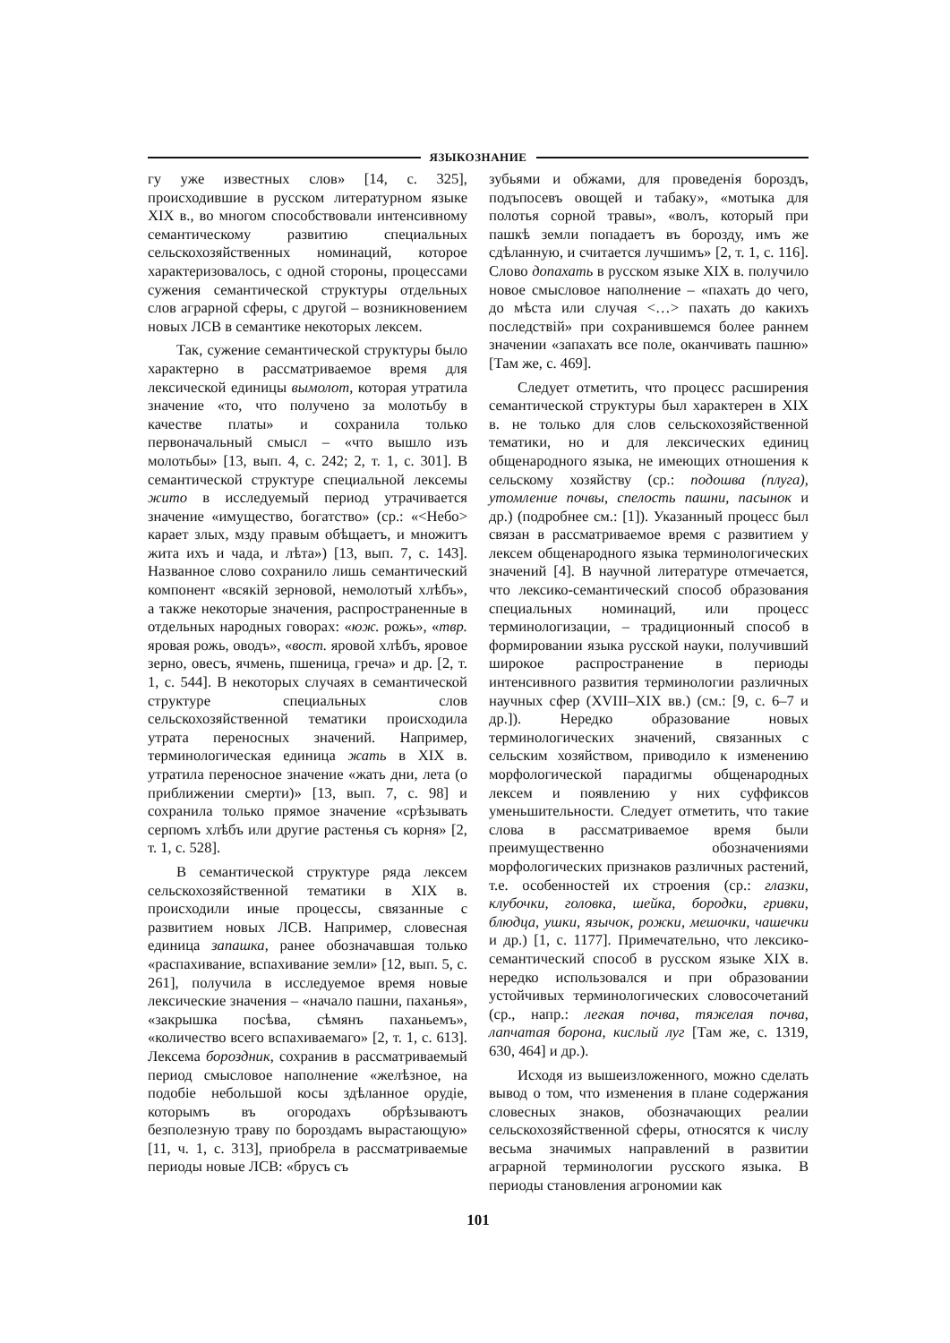ЯЗЫКОЗНАНИЕ
гу уже известных слов» [14, с. 325], происходившие в русском литературном языке XIX в., во многом способствовали интенсивному семантическому развитию специальных сельскохозяйственных номинаций, которое характеризовалось, с одной стороны, процессами сужения семантической структуры отдельных слов аграрной сферы, с другой – возникновением новых ЛСВ в семантике некоторых лексем.
Так, сужение семантической структуры было характерно в рассматриваемое время для лексической единицы вымолот, которая утратила значение «то, что получено за молотьбу в качестве платы» и сохранила только первоначальный смысл – «что вышло изъ молотьбы» [13, вып. 4, с. 242; 2, т. 1, с. 301]. В семантической структуре специальной лексемы жито в исследуемый период утрачивается значение «имущество, богатство» (ср.: «<Небо> карает злых, мзду правым обѣщаетъ, и множитъ жита ихъ и чада, и лѣта») [13, вып. 7, с. 143]. Названное слово сохранило лишь семантический компонент «всякій зерновой, немолотый хлѣбъ», а также некоторые значения, распространенные в отдельных народных говорах: «юж. рожь», «твр. яровая рожь, оводъ», «вост. яровой хлѣбъ, яровое зерно, овесъ, ячмень, пшеница, греча» и др. [2, т. 1, с. 544]. В некоторых случаях в семантической структуре специальных слов сельскохозяйственной тематики происходила утрата переносных значений. Например, терминологическая единица жать в XIX в. утратила переносное значение «жать дни, лета (о приближении смерти)» [13, вып. 7, с. 98] и сохранила только прямое значение «срѣзывать серпомъ хлѣбъ или другие растенья съ корня» [2, т. 1, с. 528].
В семантической структуре ряда лексем сельскохозяйственной тематики в XIX в. происходили иные процессы, связанные с развитием новых ЛСВ. Например, словесная единица запашка, ранее обозначавшая только «распахивание, вспахивание земли» [12, вып. 5, с. 261], получила в исследуемое время новые лексические значения – «начало пашни, паханья», «закрышка посѣва, сѣмянъ паханьемъ», «количество всего вспахиваемаго» [2, т. 1, с. 613]. Лексема бороздник, сохранив в рассматриваемый период смысловое наполнение «желѣзное, на подобіе небольшой косы здѣланное орудіе, которымъ въ огородахъ обрѣзываютъ безполезную траву по бороздамъ вырастающую» [11, ч. 1, с. 313], приобрела в рассматриваемые периоды новые ЛСВ: «брусъ съ
зубьями и обжами, для проведенія бороздъ, подъпосевъ овощей и табаку», «мотыка для полотья сорной травы», «волъ, который при пашкѣ земли попадаетъ въ борозду, имъ же сдѣланную, и считается лучшимъ» [2, т. 1, с. 116]. Слово допахать в русском языке XIX в. получило новое смысловое наполнение – «пахать до чего, до мѣста или случая <…> пахать до какихъ последствій» при сохранившемся более раннем значении «запахать все поле, оканчивать пашню» [Там же, с. 469].
Следует отметить, что процесс расширения семантической структуры был характерен в XIX в. не только для слов сельскохозяйственной тематики, но и для лексических единиц общенародного языка, не имеющих отношения к сельскому хозяйству (ср.: подошва (плуга), утомление почвы, спелость пашни, пасынок и др.) (подробнее см.: [1]). Указанный процесс был связан в рассматриваемое время с развитием у лексем общенародного языка терминологических значений [4]. В научной литературе отмечается, что лексико-семантический способ образования специальных номинаций, или процесс терминологизации, – традиционный способ в формировании языка русской науки, получивший широкое распространение в периоды интенсивного развития терминологии различных научных сфер (XVIII–XIX вв.) (см.: [9, с. 6–7 и др.]). Нередко образование новых терминологических значений, связанных с сельским хозяйством, приводило к изменению морфологической парадигмы общенародных лексем и появлению у них суффиксов уменьшительности. Следует отметить, что такие слова в рассматриваемое время были преимущественно обозначениями морфологических признаков различных растений, т.е. особенностей их строения (ср.: глазки, клубочки, головка, шейка, бородки, гривки, блюдца, ушки, язычок, рожки, мешочки, чашечки и др.) [1, с. 1177]. Примечательно, что лексико-семантический способ в русском языке XIX в. нередко использовался и при образовании устойчивых терминологических словосочетаний (ср., напр.: легкая почва, тяжелая почва, лапчатая борона, кислый луг [Там же, с. 1319, 630, 464] и др.).
Исходя из вышеизложенного, можно сделать вывод о том, что изменения в плане содержания словесных знаков, обозначающих реалии сельскохозяйственной сферы, относятся к числу весьма значимых направлений в развитии аграрной терминологии русского языка. В периоды становления агрономии как
101